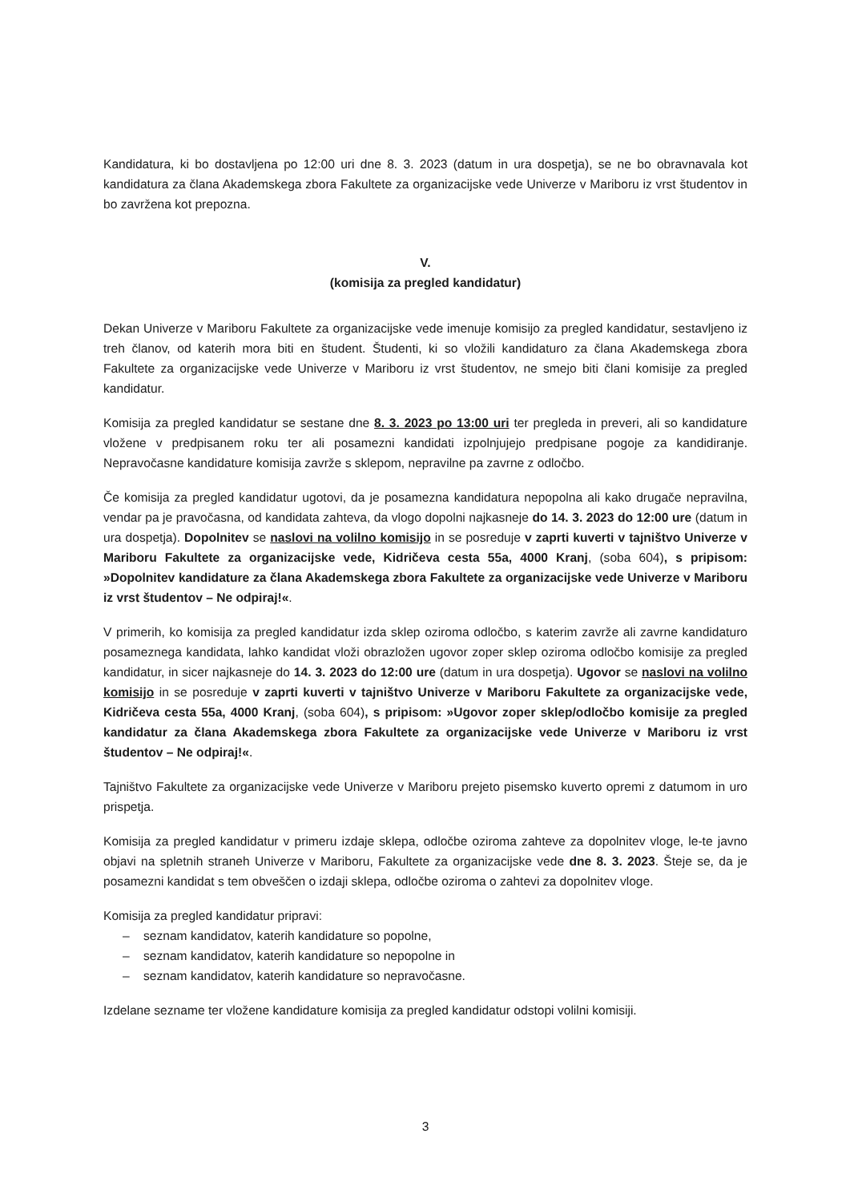Kandidatura, ki bo dostavljena po 12:00 uri dne 8. 3. 2023 (datum in ura dospetja), se ne bo obravnavala kot kandidatura za člana Akademskega zbora Fakultete za organizacijske vede Univerze v Mariboru iz vrst študentov in bo zavržena kot prepozna.
V.
(komisija za pregled kandidatur)
Dekan Univerze v Mariboru Fakultete za organizacijske vede imenuje komisijo za pregled kandidatur, sestavljeno iz treh članov, od katerih mora biti en študent. Študenti, ki so vložili kandidaturo za člana Akademskega zbora Fakultete za organizacijske vede Univerze v Mariboru iz vrst študentov, ne smejo biti člani komisije za pregled kandidatur.
Komisija za pregled kandidatur se sestane dne 8. 3. 2023 po 13:00 uri ter pregleda in preveri, ali so kandidature vložene v predpisanem roku ter ali posamezni kandidati izpolnjujejo predpisane pogoje za kandidiranje. Nepravočasne kandidature komisija zavrže s sklepom, nepravilne pa zavrne z odločbo.
Če komisija za pregled kandidatur ugotovi, da je posamezna kandidatura nepopolna ali kako drugače nepravilna, vendar pa je pravočasna, od kandidata zahteva, da vlogo dopolni najkasneje do 14. 3. 2023 do 12:00 ure (datum in ura dospetja). Dopolnitev se naslovi na volilno komisijo in se posreduje v zaprti kuverti v tajništvo Univerze v Mariboru Fakultete za organizacijske vede, Kidričeva cesta 55a, 4000 Kranj, (soba 604), s pripisom: »Dopolnitev kandidature za člana Akademskega zbora Fakultete za organizacijske vede Univerze v Mariboru iz vrst študentov – Ne odpiraj!«.
V primerih, ko komisija za pregled kandidatur izda sklep oziroma odločbo, s katerim zavrže ali zavrne kandidaturo posameznega kandidata, lahko kandidat vloži obrazložen ugovor zoper sklep oziroma odločbo komisije za pregled kandidatur, in sicer najkasneje do 14. 3. 2023 do 12:00 ure (datum in ura dospetja). Ugovor se naslovi na volilno komisijo in se posreduje v zaprti kuverti v tajništvo Univerze v Mariboru Fakultete za organizacijske vede, Kidričeva cesta 55a, 4000 Kranj, (soba 604), s pripisom: »Ugovor zoper sklep/odločbo komisije za pregled kandidatur za člana Akademskega zbora Fakultete za organizacijske vede Univerze v Mariboru iz vrst študentov – Ne odpiraj!«.
Tajništvo Fakultete za organizacijske vede Univerze v Mariboru prejeto pisemsko kuverto opremi z datumom in uro prispetja.
Komisija za pregled kandidatur v primeru izdaje sklepa, odločbe oziroma zahteve za dopolnitev vloge, le-te javno objavi na spletnih straneh Univerze v Mariboru, Fakultete za organizacijske vede dne 8. 3. 2023. Šteje se, da je posamezni kandidat s tem obveščen o izdaji sklepa, odločbe oziroma o zahtevi za dopolnitev vloge.
Komisija za pregled kandidatur pripravi:
– seznam kandidatov, katerih kandidature so popolne,
– seznam kandidatov, katerih kandidature so nepopolne in
– seznam kandidatov, katerih kandidature so nepravočasne.
Izdelane sezname ter vložene kandidature komisija za pregled kandidatur odstopi volilni komisiji.
3